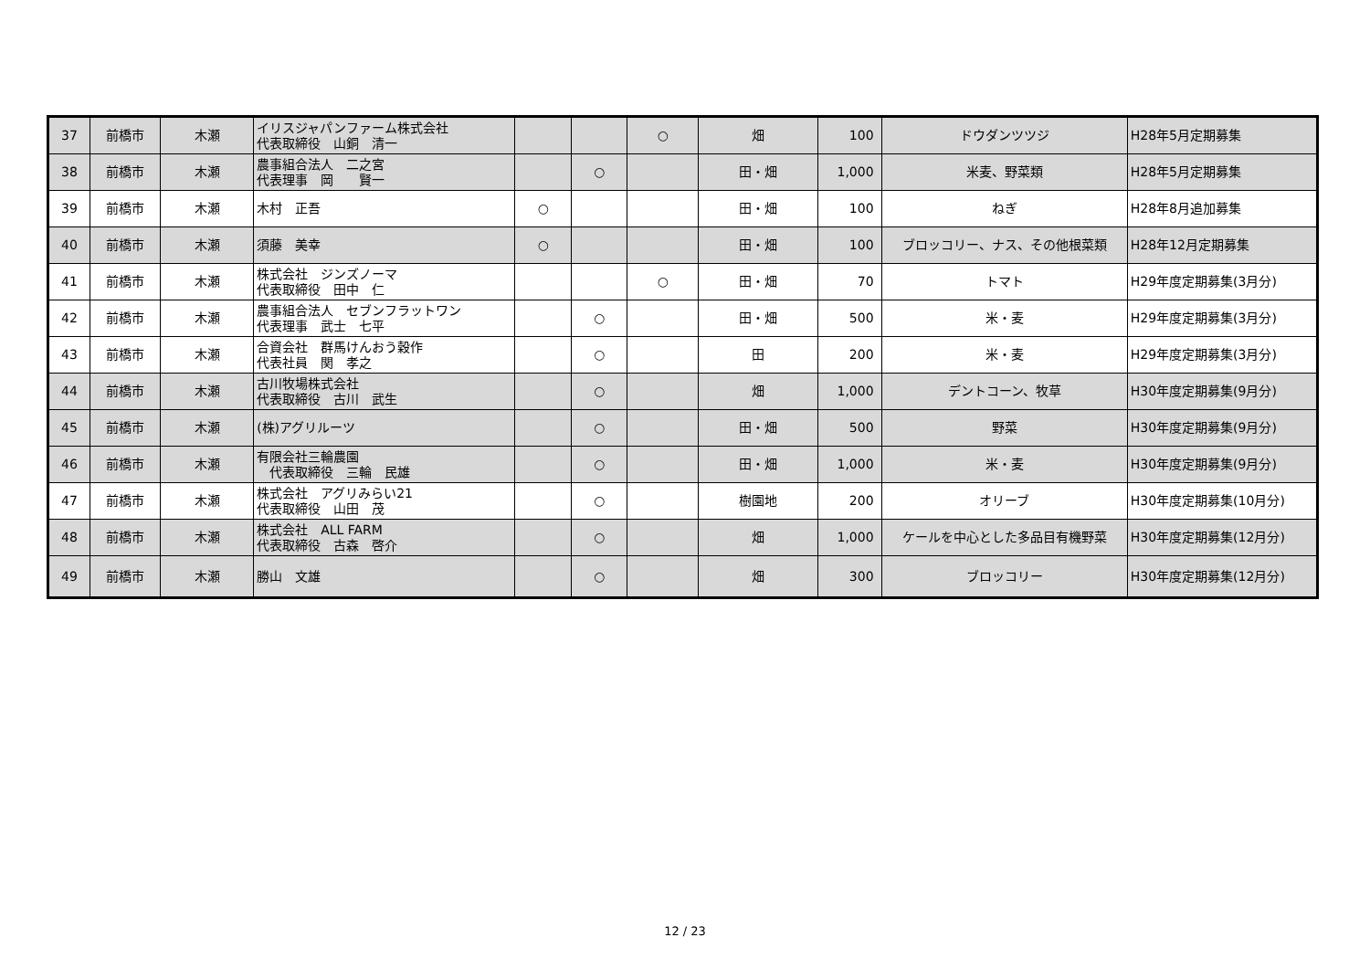| 37 | 前橋市 | 木瀬 | イリスジャパンファーム株式会社 代表取締役 山銅 清一 | | | ○ | 畑 | 100 | ドウダンツツジ | H28年5月定期募集 |
| 38 | 前橋市 | 木瀬 | 農事組合法人 二之宮 代表理事 岡 賢一 | | ○ | | 田・畑 | 1,000 | 米麦、野菜類 | H28年5月定期募集 |
| 39 | 前橋市 | 木瀬 | 木村 正吾 | ○ | | | 田・畑 | 100 | ねぎ | H28年8月追加募集 |
| 40 | 前橋市 | 木瀬 | 須藤 美幸 | ○ | | | 田・畑 | 100 | ブロッコリー、ナス、その他根菜類 | H28年12月定期募集 |
| 41 | 前橋市 | 木瀬 | 株式会社 ジンズノーマ 代表取締役 田中 仁 | | | ○ | 田・畑 | 70 | トマト | H29年度定期募集(3月分) |
| 42 | 前橋市 | 木瀬 | 農事組合法人 セブンフラットワン 代表理事 武士 七平 | | ○ | | 田・畑 | 500 | 米・麦 | H29年度定期募集(3月分) |
| 43 | 前橋市 | 木瀬 | 合資会社 群馬けんおう穀作 代表社員 関 孝之 | | ○ | | 田 | 200 | 米・麦 | H29年度定期募集(3月分) |
| 44 | 前橋市 | 木瀬 | 古川牧場株式会社 代表取締役 古川 武生 | | ○ | | 畑 | 1,000 | デントコーン、牧草 | H30年度定期募集(9月分) |
| 45 | 前橋市 | 木瀬 | (株)アグリルーツ | | ○ | | 田・畑 | 500 | 野菜 | H30年度定期募集(9月分) |
| 46 | 前橋市 | 木瀬 | 有限会社三輪農園 代表取締役 三輪 民雄 | | ○ | | 田・畑 | 1,000 | 米・麦 | H30年度定期募集(9月分) |
| 47 | 前橋市 | 木瀬 | 株式会社 アグリみらい21 代表取締役 山田 茂 | | ○ | | 樹園地 | 200 | オリーブ | H30年度定期募集(10月分) |
| 48 | 前橋市 | 木瀬 | 株式会社 ALL FARM 代表取締役 古森 啓介 | | ○ | | 畑 | 1,000 | ケールを中心とした多品目有機野菜 | H30年度定期募集(12月分) |
| 49 | 前橋市 | 木瀬 | 勝山 文雄 | | ○ | | 畑 | 300 | ブロッコリー | H30年度定期募集(12月分) |
12 / 23